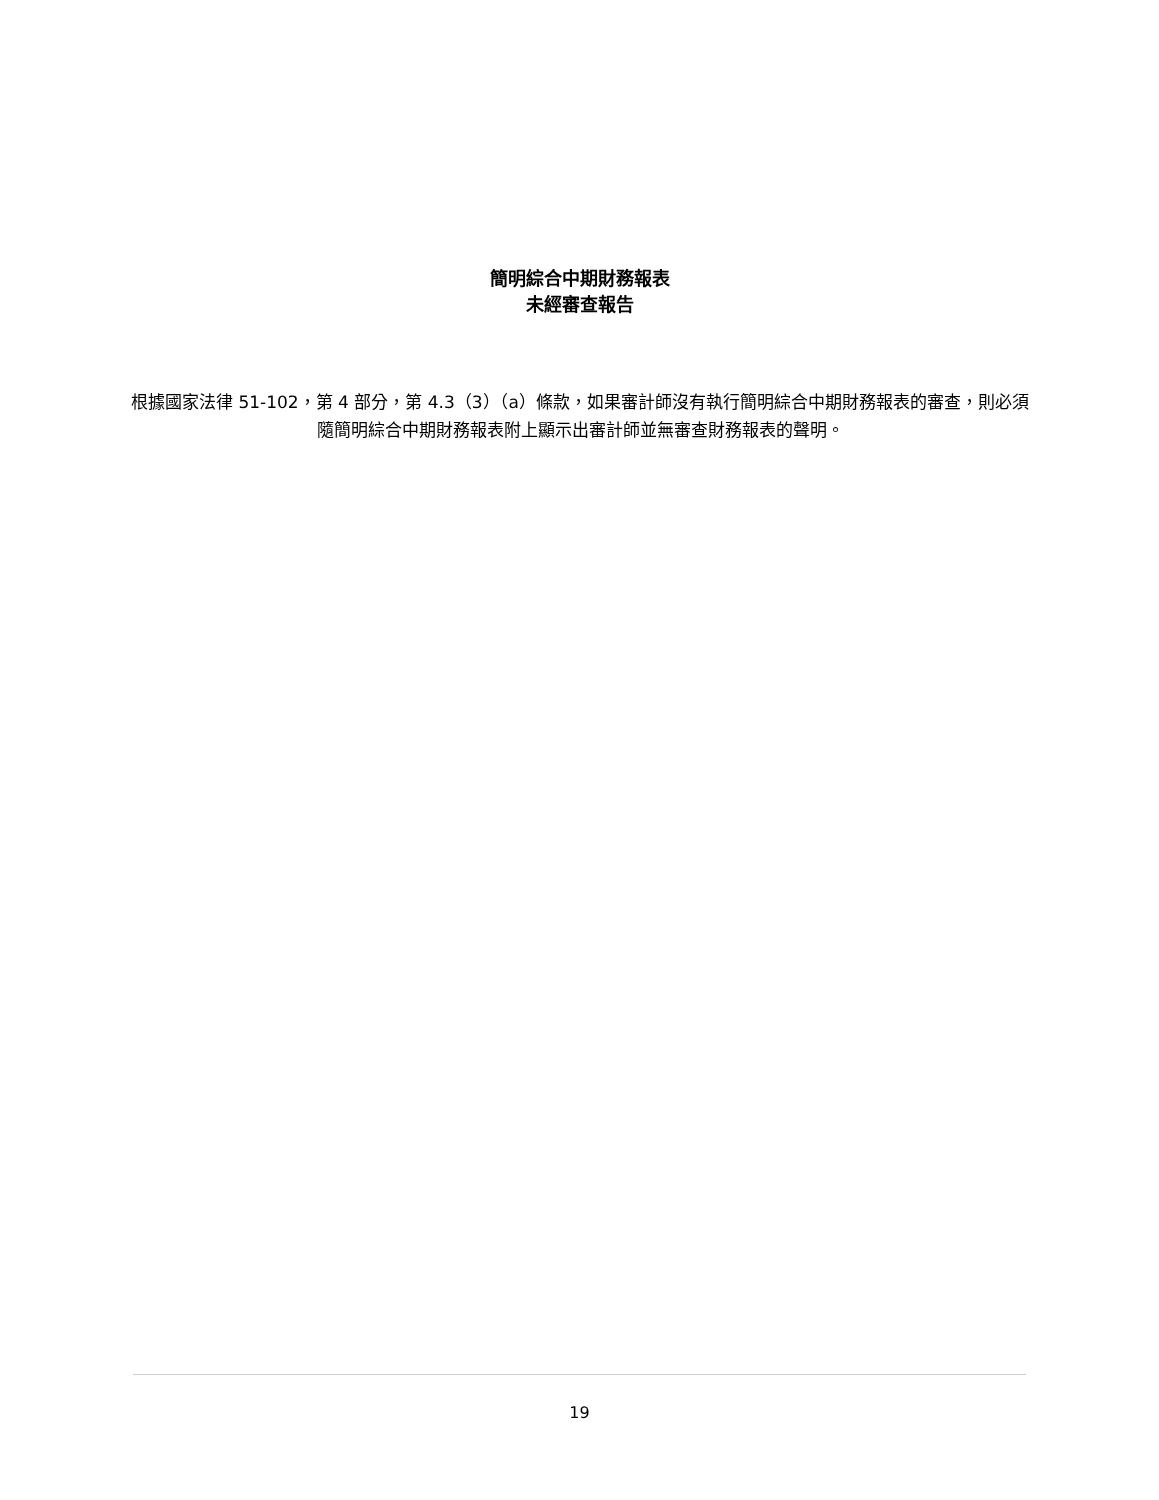簡明綜合中期財務報表
未經審查報告
根據國家法律 51-102，第 4 部分，第 4.3（3）（a）條款，如果審計師沒有執行簡明綜合中期財務報表的審查，則必須隨簡明綜合中期財務報表附上顯示出審計師並無審查財務報表的聲明。
19